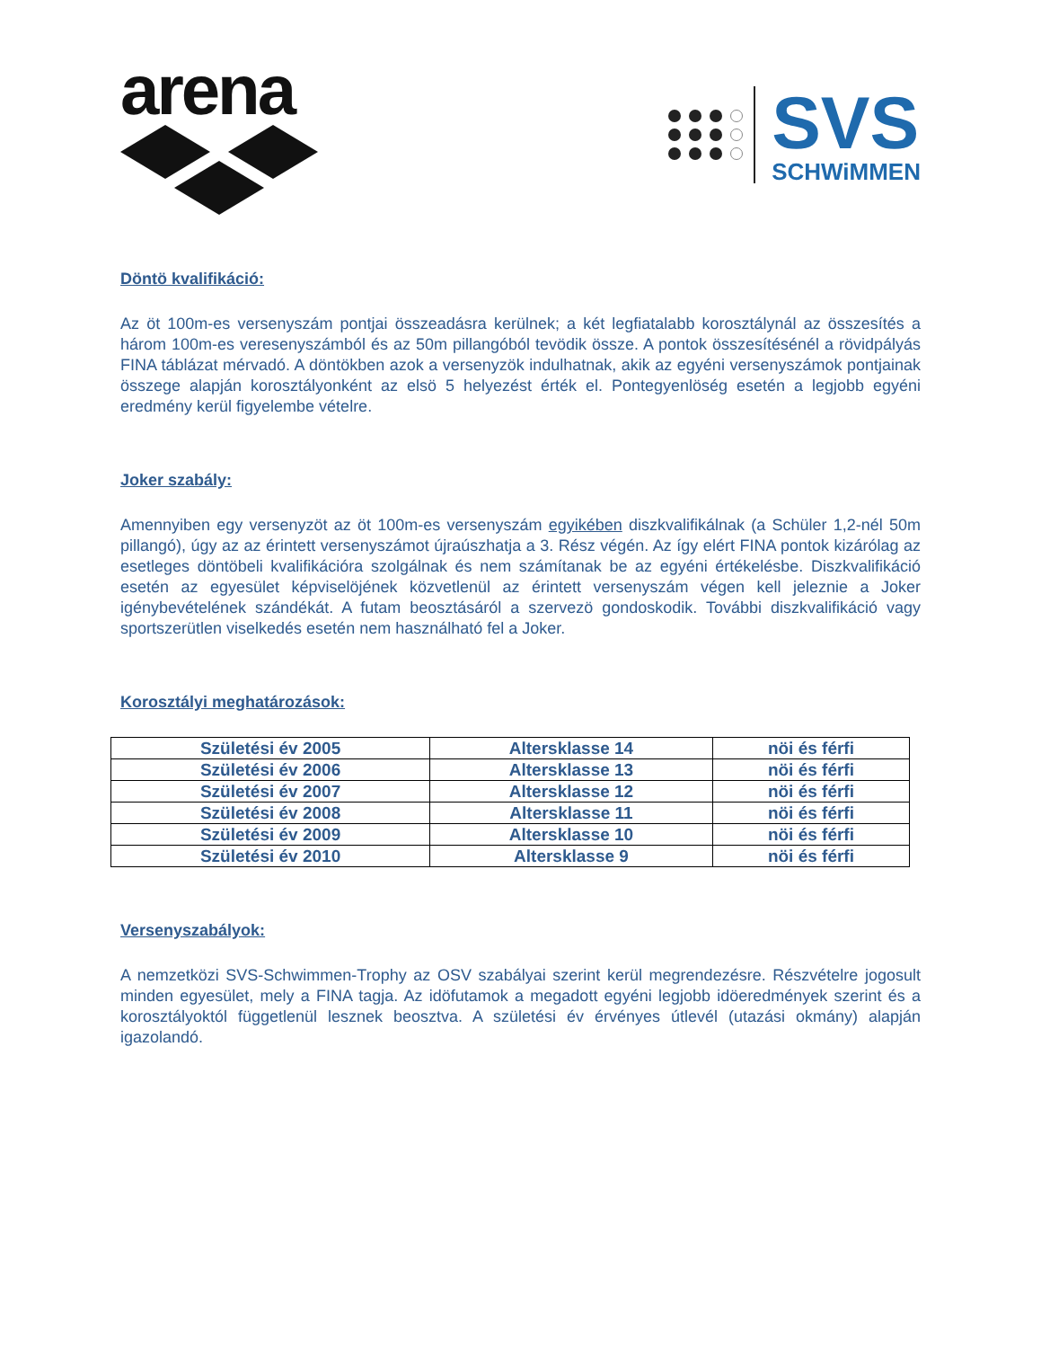arena
SVS
SCHWiMMEN
Döntö kvalifikáció:
Az öt 100m-es versenyszám pontjai összeadásra kerülnek; a két legfiatalabb korosztálynál az összesítés a három 100m-es veresenyszámból és az 50m pillangóból tevödik össze. A pontok összesítésénél a rövidpályás FINA táblázat mérvadó. A döntökben azok a versenyzök indulhatnak, akik az egyéni versenyszámok pontjainak összege alapján korosztályonként az elsö 5 helyezést érték el. Pontegyenlöség esetén a legjobb egyéni eredmény kerül figyelembe vételre.
Joker szabály:
Amennyiben egy versenyzöt az öt 100m-es versenyszám egyikében diszkvalifikálnak (a Schüler 1,2-nél 50m pillangó), úgy az az érintett versenyszámot újraúszhatja a 3. Rész végén. Az így elért FINA pontok kizárólag az esetleges döntöbeli kvalifikációra szolgálnak és nem számítanak be az egyéni értékelésbe. Diszkvalifikáció esetén az egyesület képviselöjének közvetlenül az érintett versenyszám végen kell jeleznie a Joker igénybevételének szándékát. A futam beosztásáról a szervezö gondoskodik. További diszkvalifikáció vagy sportszerütlen viselkedés esetén nem használható fel a Joker.
Korosztályi meghatározások:
| Születési év 2005 | Altersklasse 14 | nöi és férfi |
| Születési év 2006 | Altersklasse 13 | nöi és férfi |
| Születési év 2007 | Altersklasse 12 | nöi és férfi |
| Születési év 2008 | Altersklasse 11 | nöi és férfi |
| Születési év 2009 | Altersklasse 10 | nöi és férfi |
| Születési év 2010 | Altersklasse 9 | nöi és férfi |
Versenyszabályok:
A nemzetközi SVS-Schwimmen-Trophy az OSV szabályai szerint kerül megrendezésre. Részvételre jogosult minden egyesület, mely a FINA tagja. Az idöfutamok a megadott egyéni legjobb idöeredmények szerint és a korosztályoktól függetlenül lesznek beosztva. A születési év érvényes útlevél (utazási okmány) alapján igazolandó.